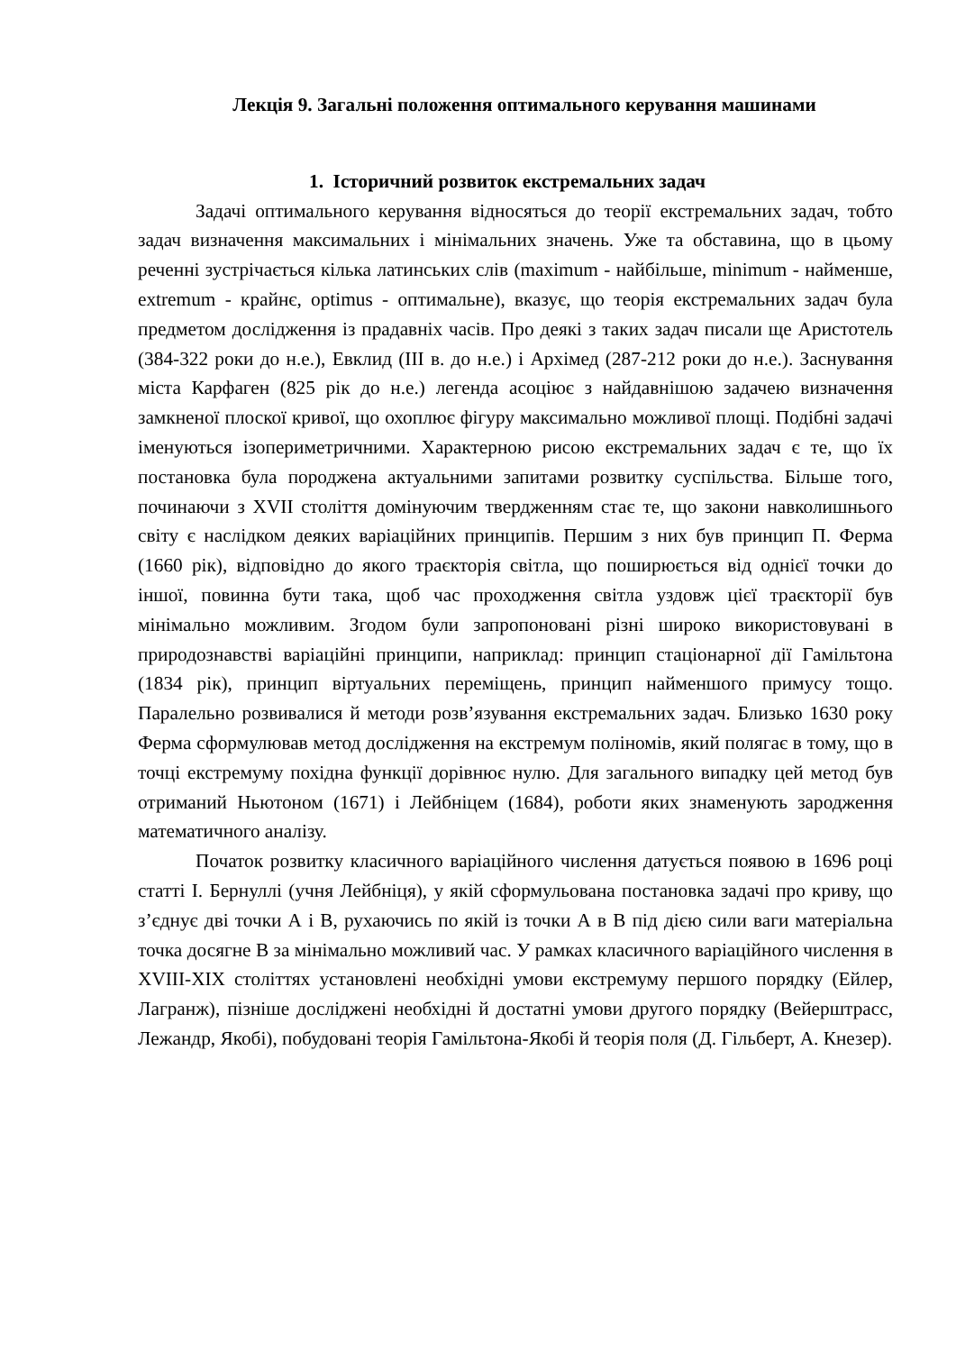Лекція 9. Загальні положення оптимального керування машинами
1. Історичний розвиток екстремальних задач
Задачі оптимального керування відносяться до теорії екстремальних задач, тобто задач визначення максимальних і мінімальних значень. Уже та обставина, що в цьому реченні зустрічається кілька латинських слів (maximum - найбільше, minimum - найменше, extremum - крайнє, optimus - оптимальне), вказує, що теорія екстремальних задач була предметом дослідження із прадавніх часів. Про деякі з таких задач писали ще Аристотель (384-322 роки до н.е.), Евклид (III в. до н.е.) і Архімед (287-212 роки до н.е.). Заснування міста Карфаген (825 рік до н.е.) легенда асоціює з найдавнішою задачею визначення замкненої плоскої кривої, що охоплює фігуру максимально можливої площі. Подібні задачі іменуються ізопериметричними. Характерною рисою екстремальних задач є те, що їх постановка була породжена актуальними запитами розвитку суспільства. Більше того, починаючи з XVII століття домінуючим твердженням стає те, що закони навколишнього світу є наслідком деяких варіаційних принципів. Першим з них був принцип П. Ферма (1660 рік), відповідно до якого траєкторія світла, що поширюється від однієї точки до іншої, повинна бути така, щоб час проходження світла уздовж цієї траєкторії був мінімально можливим. Згодом були запропоновані різні широко використовувані в природознавстві варіаційні принципи, наприклад: принцип стаціонарної дії Гамільтона (1834 рік), принцип віртуальних переміщень, принцип найменшого примусу тощо. Паралельно розвивалися й методи розв’язування екстремальних задач. Близько 1630 року Ферма сформулював метод дослідження на екстремум поліномів, який полягає в тому, що в точці екстремуму похідна функції дорівнює нулю. Для загального випадку цей метод був отриманий Ньютоном (1671) і Лейбніцем (1684), роботи яких знаменують зародження математичного аналізу.
Початок розвитку класичного варіаційного числення датується появою в 1696 році статті І. Бернуллі (учня Лейбніця), у якій сформульована постановка задачі про криву, що з’єднує дві точки А і В, рухаючись по якій із точки А в В під дією сили ваги матеріальна точка досягне В за мінімально можливий час. У рамках класичного варіаційного числення в XVIII-XIX століттях установлені необхідні умови екстремуму першого порядку (Ейлер, Лагранж), пізніше досліджені необхідні й достатні умови другого порядку (Вейерштрасс, Лежандр, Якобі), побудовані теорія Гамільтона-Якобі й теорія поля (Д. Гільберт, А. Кнезер).